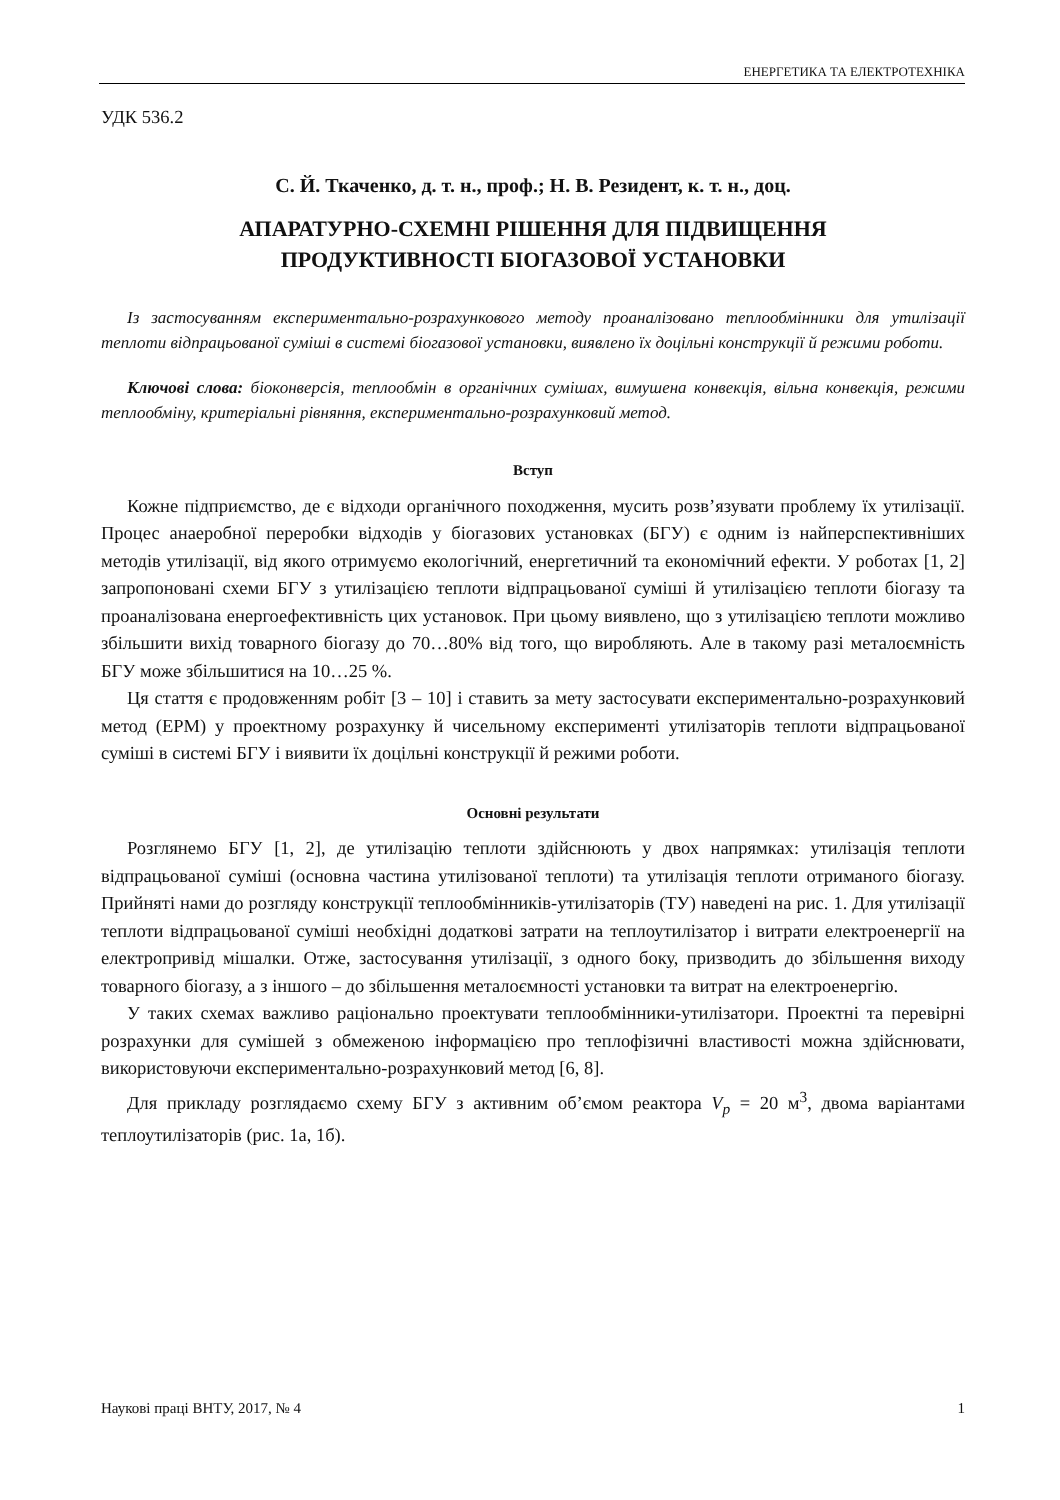ЕНЕРГЕТИКА ТА ЕЛЕКТРОТЕХНІКА
УДК 536.2
С. Й. Ткаченко, д. т. н., проф.; Н. В. Резидент, к. т. н., доц.
АПАРАТУРНО-СХЕМНІ РІШЕННЯ ДЛЯ ПІДВИЩЕННЯ
ПРОДУКТИВНОСТІ БІОГАЗОВОЇ УСТАНОВКИ
Із застосуванням експериментально-розрахункового методу проаналізовано теплообмінники для утилізації теплоти відпрацьованої суміші в системі біогазової установки, виявлено їх доцільні конструкції й режими роботи.
Ключові слова: біоконверсія, теплообмін в органічних сумішах, вимушена конвекція, вільна конвекція, режими теплообміну, критеріальні рівняння, експериментально-розрахунковий метод.
Вступ
Кожне підприємство, де є відходи органічного походження, мусить розв’язувати проблему їх утилізації. Процес анаеробної переробки відходів у біогазових установках (БГУ) є одним із найперспективніших методів утилізації, від якого отримуємо екологічний, енергетичний та економічний ефекти. У роботах [1, 2] запропоновані схеми БГУ з утилізацією теплоти відпрацьованої суміші й утилізацією теплоти біогазу та проаналізована енергоефективність цих установок. При цьому виявлено, що з утилізацією теплоти можливо збільшити вихід товарного біогазу до 70…80% від того, що виробляють. Але в такому разі металоємність БГУ може збільшитися на 10…25 %.
Ця стаття є продовженням робіт [3 – 10] і ставить за мету застосувати експериментально-розрахунковий метод (ЕРМ) у проектному розрахунку й чисельному експерименті утилізаторів теплоти відпрацьованої суміші в системі БГУ і виявити їх доцільні конструкції й режими роботи.
Основні результати
Розглянемо БГУ [1, 2], де утилізацію теплоти здійснюють у двох напрямках: утилізація теплоти відпрацьованої суміші (основна частина утилізованої теплоти) та утилізація теплоти отриманого біогазу. Прийняті нами до розгляду конструкції теплообмінників-утилізаторів (ТУ) наведені на рис. 1. Для утилізації теплоти відпрацьованої суміші необхідні додаткові затрати на теплоутилізатор і витрати електроенергії на електропривід мішалки. Отже, застосування утилізації, з одного боку, призводить до збільшення виходу товарного біогазу, а з іншого – до збільшення металоємності установки та витрат на електроенергію.
У таких схемах важливо раціонально проектувати теплообмінники-утилізатори. Проектні та перевірні розрахунки для сумішей з обмеженою інформацією про теплофізичні властивості можна здійснювати, використовуючи експериментально-розрахунковий метод [6, 8].
Для прикладу розглядаємо схему БГУ з активним об’ємом реактора V<sub>р</sub> = 20 м<sup>3</sup>, двома варіантами теплоутилізаторів (рис. 1а, 1б).
Наукові праці ВНТУ, 2017, № 4 1